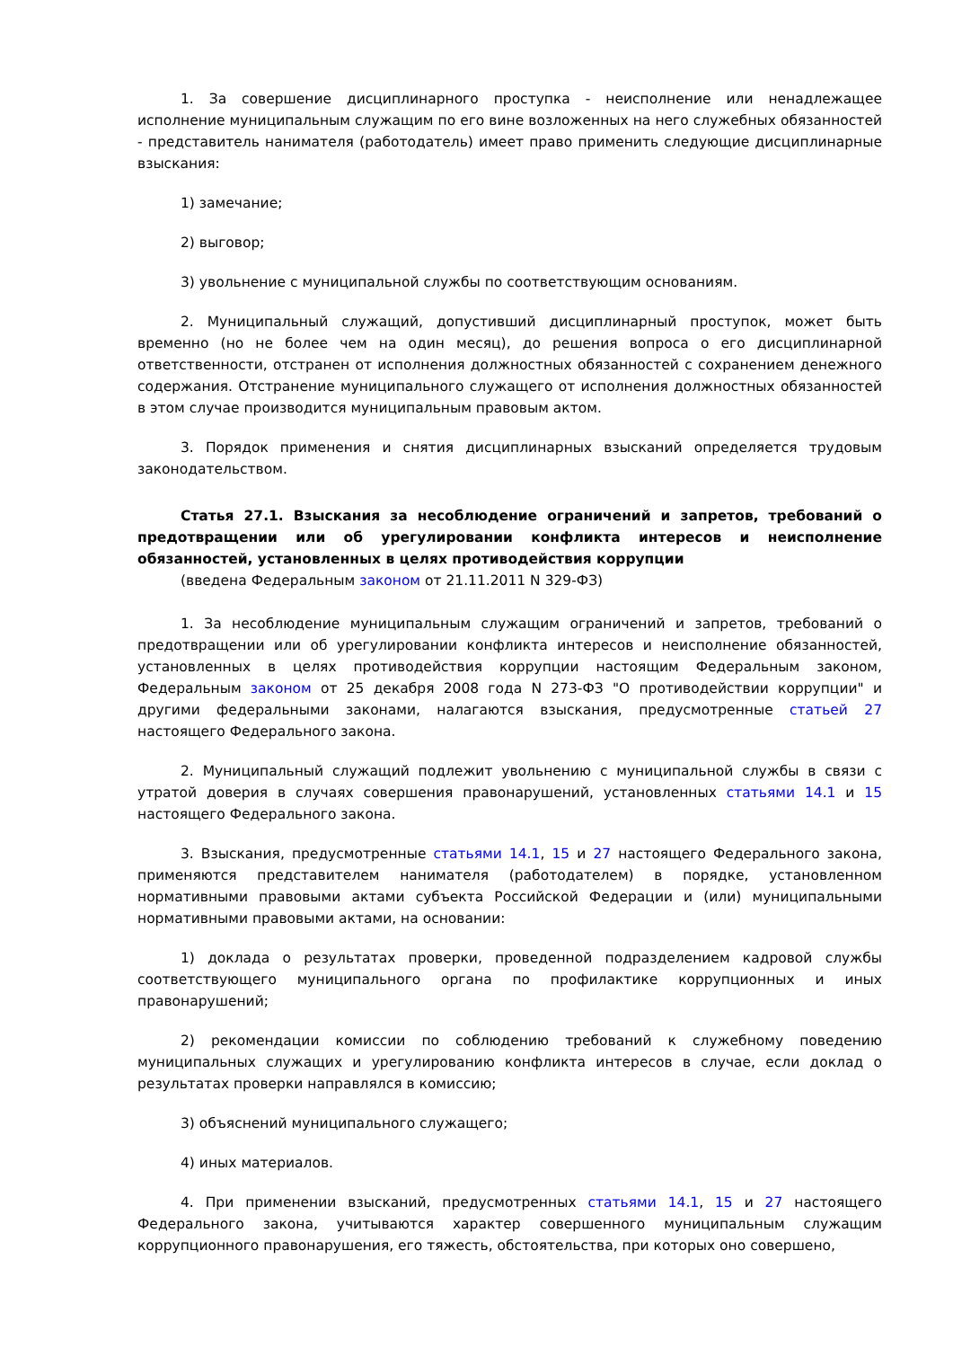1. За совершение дисциплинарного проступка - неисполнение или ненадлежащее исполнение муниципальным служащим по его вине возложенных на него служебных обязанностей - представитель нанимателя (работодатель) имеет право применить следующие дисциплинарные взыскания:
1) замечание;
2) выговор;
3) увольнение с муниципальной службы по соответствующим основаниям.
2. Муниципальный служащий, допустивший дисциплинарный проступок, может быть временно (но не более чем на один месяц), до решения вопроса о его дисциплинарной ответственности, отстранен от исполнения должностных обязанностей с сохранением денежного содержания. Отстранение муниципального служащего от исполнения должностных обязанностей в этом случае производится муниципальным правовым актом.
3. Порядок применения и снятия дисциплинарных взысканий определяется трудовым законодательством.
Статья 27.1. Взыскания за несоблюдение ограничений и запретов, требований о предотвращении или об урегулировании конфликта интересов и неисполнение обязанностей, установленных в целях противодействия коррупции
(введена Федеральным законом от 21.11.2011 N 329-ФЗ)
1. За несоблюдение муниципальным служащим ограничений и запретов, требований о предотвращении или об урегулировании конфликта интересов и неисполнение обязанностей, установленных в целях противодействия коррупции настоящим Федеральным законом, Федеральным законом от 25 декабря 2008 года N 273-ФЗ "О противодействии коррупции" и другими федеральными законами, налагаются взыскания, предусмотренные статьей 27 настоящего Федерального закона.
2. Муниципальный служащий подлежит увольнению с муниципальной службы в связи с утратой доверия в случаях совершения правонарушений, установленных статьями 14.1 и 15 настоящего Федерального закона.
3. Взыскания, предусмотренные статьями 14.1, 15 и 27 настоящего Федерального закона, применяются представителем нанимателя (работодателем) в порядке, установленном нормативными правовыми актами субъекта Российской Федерации и (или) муниципальными нормативными правовыми актами, на основании:
1) доклада о результатах проверки, проведенной подразделением кадровой службы соответствующего муниципального органа по профилактике коррупционных и иных правонарушений;
2) рекомендации комиссии по соблюдению требований к служебному поведению муниципальных служащих и урегулированию конфликта интересов в случае, если доклад о результатах проверки направлялся в комиссию;
3) объяснений муниципального служащего;
4) иных материалов.
4. При применении взысканий, предусмотренных статьями 14.1, 15 и 27 настоящего Федерального закона, учитываются характер совершенного муниципальным служащим коррупционного правонарушения, его тяжесть, обстоятельства, при которых оно совершено,